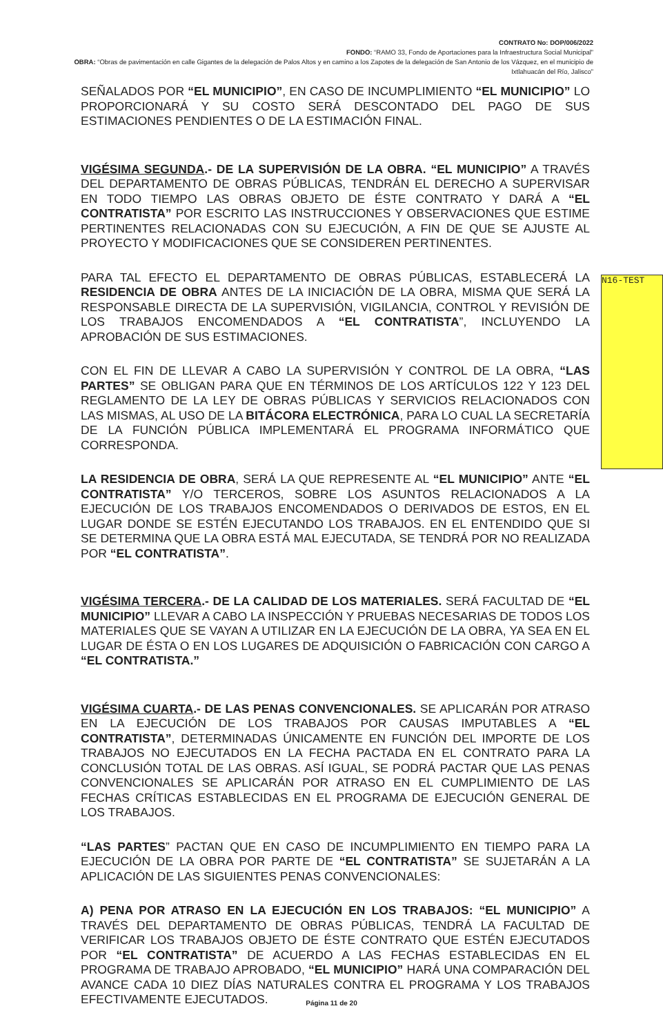CONTRATO No: DOP/006/2022
FONDO: “RAMO 33, Fondo de Aportaciones para la Infraestructura Social Municipal”
OBRA: “Obras de pavimentación en calle Gigantes de la delegación de Palos Altos y en camino a los Zapotes de la delegación de San Antonio de los Vázquez, en el municipio de Ixtlahuacán del Río, Jalisco”
SEÑALADOS POR “EL MUNICIPIO”, EN CASO DE INCUMPLIMIENTO “EL MUNICIPIO” LO PROPORCIONARÁ Y SU COSTO SERÁ DESCONTADO DEL PAGO DE SUS ESTIMACIONES PENDIENTES O DE LA ESTIMACIÓN FINAL.
VIGÉSIMA SEGUNDA.- DE LA SUPERVISIÓN DE LA OBRA. “EL MUNICIPIO” A TRAVÉS DEL DEPARTAMENTO DE OBRAS PÚBLICAS, TENDRÁN EL DERECHO A SUPERVISAR EN TODO TIEMPO LAS OBRAS OBJETO DE ÉSTE CONTRATO Y DARÁ A “EL CONTRATISTA” POR ESCRITO LAS INSTRUCCIONES Y OBSERVACIONES QUE ESTIME PERTINENTES RELACIONADAS CON SU EJECUCIÓN, A FIN DE QUE SE AJUSTE AL PROYECTO Y MODIFICACIONES QUE SE CONSIDEREN PERTINENTES.
PARA TAL EFECTO EL DEPARTAMENTO DE OBRAS PÚBLICAS, ESTABLECERÁ LA RESIDENCIA DE OBRA ANTES DE LA INICIACIÓN DE LA OBRA, MISMA QUE SERÁ LA RESPONSABLE DIRECTA DE LA SUPERVISIÓN, VIGILANCIA, CONTROL Y REVISIÓN DE LOS TRABAJOS ENCOMENDADOS A “EL CONTRATISTA”, INCLUYENDO LA APROBACIÓN DE SUS ESTIMACIONES.
CON EL FIN DE LLEVAR A CABO LA SUPERVISIÓN Y CONTROL DE LA OBRA, “LAS PARTES” SE OBLIGAN PARA QUE EN TÉRMINOS DE LOS ARTÍCULOS 122 Y 123 DEL REGLAMENTO DE LA LEY DE OBRAS PÚBLICAS Y SERVICIOS RELACIONADOS CON LAS MISMAS, AL USO DE LA BITÁCORA ELECTRÓNICA, PARA LO CUAL LA SECRETARÍA DE LA FUNCIÓN PÚBLICA IMPLEMENTARÁ EL PROGRAMA INFORMÁTICO QUE CORRESPONDA.
LA RESIDENCIA DE OBRA, SERÁ LA QUE REPRESENTE AL “EL MUNICIPIO” ANTE “EL CONTRATISTA” Y/O TERCEROS, SOBRE LOS ASUNTOS RELACIONADOS A LA EJECUCIÓN DE LOS TRABAJOS ENCOMENDADOS O DERIVADOS DE ESTOS, EN EL LUGAR DONDE SE ESTÉN EJECUTANDO LOS TRABAJOS. EN EL ENTENDIDO QUE SI SE DETERMINA QUE LA OBRA ESTÁ MAL EJECUTADA, SE TENDRÁ POR NO REALIZADA POR “EL CONTRATISTA”.
VIGÉSIMA TERCERA.- DE LA CALIDAD DE LOS MATERIALES. SERÁ FACULTAD DE “EL MUNICIPIO” LLEVAR A CABO LA INSPECCIÓN Y PRUEBAS NECESARIAS DE TODOS LOS MATERIALES QUE SE VAYAN A UTILIZAR EN LA EJECUCIÓN DE LA OBRA, YA SEA EN EL LUGAR DE ÉSTA O EN LOS LUGARES DE ADQUISICIÓN O FABRICACIÓN CON CARGO A “EL CONTRATISTA.”
VIGÉSIMA CUARTA.- DE LAS PENAS CONVENCIONALES. SE APLICARÁN POR ATRASO EN LA EJECUCIÓN DE LOS TRABAJOS POR CAUSAS IMPUTABLES A “EL CONTRATISTA”, DETERMINADAS ÚNICAMENTE EN FUNCIÓN DEL IMPORTE DE LOS TRABAJOS NO EJECUTADOS EN LA FECHA PACTADA EN EL CONTRATO PARA LA CONCLUSIÓN TOTAL DE LAS OBRAS. ASÍ IGUAL, SE PODRÁ PACTAR QUE LAS PENAS CONVENCIONALES SE APLICARÁN POR ATRASO EN EL CUMPLIMIENTO DE LAS FECHAS CRÍTICAS ESTABLECIDAS EN EL PROGRAMA DE EJECUCIÓN GENERAL DE LOS TRABAJOS.
“LAS PARTES” PACTAN QUE EN CASO DE INCUMPLIMIENTO EN TIEMPO PARA LA EJECUCIÓN DE LA OBRA POR PARTE DE “EL CONTRATISTA” SE SUJETARÁN A LA APLICACIÓN DE LAS SIGUIENTES PENAS CONVENCIONALES:
A) PENA POR ATRASO EN LA EJECUCIÓN EN LOS TRABAJOS: “EL MUNICIPIO” A TRAVÉS DEL DEPARTAMENTO DE OBRAS PÚBLICAS, TENDRÁ LA FACULTAD DE VERIFICAR LOS TRABAJOS OBJETO DE ÉSTE CONTRATO QUE ESTÉN EJECUTADOS POR “EL CONTRATISTA” DE ACUERDO A LAS FECHAS ESTABLECIDAS EN EL PROGRAMA DE TRABAJO APROBADO, “EL MUNICIPIO” HARÁ UNA COMPARACIÓN DEL AVANCE CADA 10 DIEZ DÍAS NATURALES CONTRA EL PROGRAMA Y LOS TRABAJOS EFECTIVAMENTE EJECUTADOS.
N16-TEST
Página 11 de 20